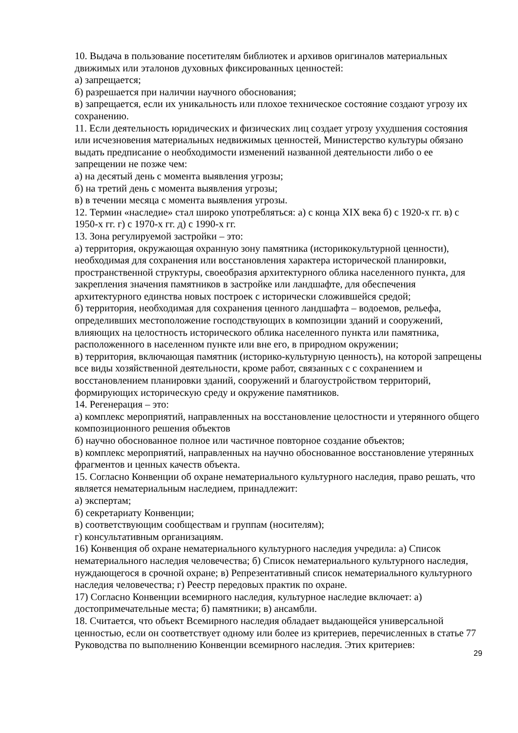10. Выдача в пользование посетителям библиотек и архивов оригиналов материальных движимых или эталонов духовных фиксированных ценностей:
а) запрещается;
б) разрешается при наличии научного обоснования;
в) запрещается, если их уникальность или плохое техническое состояние создают угрозу их сохранению.
11. Если деятельность юридических и физических лиц создает угрозу ухудшения состояния или исчезновения материальных недвижимых ценностей, Министерство культуры обязано выдать предписание о необходимости изменений названной деятельности либо о ее запрещении не позже чем:
а) на десятый день с момента выявления угрозы;
б) на третий день с момента выявления угрозы;
в) в течении месяца с момента выявления угрозы.
12. Термин «наследие» стал широко употребляться: а) с конца XIX века б) с 1920-х гг. в) с 1950-х гг. г) с 1970-х гг. д) с 1990-х гг.
13. Зона регулируемой застройки – это:
а) территория, окружающая охранную зону памятника (историкокультурной ценности), необходимая для сохранения или восстановления характера исторической планировки, пространственной структуры, своеобразия архитектурного облика населенного пункта, для закрепления значения памятников в застройке или ландшафте, для обеспечения архитектурного единства новых построек с исторически сложившейся средой;
б) территория, необходимая для сохранения ценного ландшафта – водоемов, рельефа, определивших местоположение господствующих в композиции зданий и сооружений, влияющих на целостность исторического облика населенного пункта или памятника, расположенного в населенном пункте или вне его, в природном окружении;
в) территория, включающая памятник (историко-культурную ценность), на которой запрещены все виды хозяйственной деятельности, кроме работ, связанных с с сохранением и восстановлением планировки зданий, сооружений и благоустройством территорий, формирующих историческую среду и окружение памятников.
14. Регенерация – это:
а) комплекс мероприятий, направленных на восстановление целостности и утерянного общего композиционного решения объектов
б) научно обоснованное полное или частичное повторное создание объектов;
в) комплекс мероприятий, направленных на научно обоснованное восстановление утерянных фрагментов и ценных качеств объекта.
15. Согласно Конвенции об охране нематериального культурного наследия, право решать, что является нематериальным наследием, принадлежит:
а) экспертам;
б) секретариату Конвенции;
в) соответствующим сообществам и группам (носителям);
г) консультативным организациям.
16) Конвенция об охране нематериального культурного наследия учредила: а) Список нематериального наследия человечества; б) Список нематериального культурного наследия, нуждающегося в срочной охране; в) Репрезентативный список нематериального культурного наследия человечества; г) Реестр передовых практик по охране.
17) Согласно Конвенции всемирного наследия, культурное наследие включает: а) достопримечательные места; б) памятники; в) ансамбли.
18. Считается, что объект Всемирного наследия обладает выдающейся универсальной ценностью, если он соответствует одному или более из критериев, перечисленных в статье 77 Руководства по выполнению Конвенции всемирного наследия. Этих критериев:
29